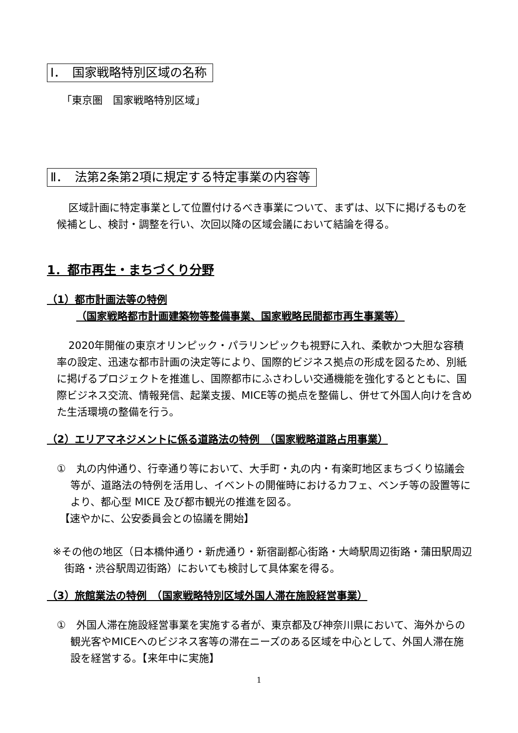Ⅰ．　国家戦略特別区域の名称
「東京圏　国家戦略特別区域」
Ⅱ．　法第2条第2項に規定する特定事業の内容等
区域計画に特定事業として位置付けるべき事業について、まずは、以下に掲げるものを候補とし、検討・調整を行い、次回以降の区域会議において結論を得る。
1．都市再生・まちづくり分野
（1）都市計画法等の特例
（国家戦略都市計画建築物等整備事業、国家戦略民間都市再生事業等）
2020年開催の東京オリンピック・パラリンピックも視野に入れ、柔軟かつ大胆な容積率の設定、迅速な都市計画の決定等により、国際的ビジネス拠点の形成を図るため、別紙に掲げるプロジェクトを推進し、国際都市にふさわしい交通機能を強化するとともに、国際ビジネス交流、情報発信、起業支援、MICE等の拠点を整備し、併せて外国人向けを含めた生活環境の整備を行う。
（2）エリアマネジメントに係る道路法の特例　（国家戦略道路占用事業）
①　丸の内仲通り、行幸通り等において、大手町・丸の内・有楽町地区まちづくり協議会等が、道路法の特例を活用し、イベントの開催時におけるカフェ、ベンチ等の設置等により、都心型 MICE 及び都市観光の推進を図る。
【速やかに、公安委員会との協議を開始】
※その他の地区（日本橋仲通り・新虎通り・新宿副都心街路・大崎駅周辺街路・蒲田駅周辺街路・渋谷駅周辺街路）においても検討して具体案を得る。
（3）旅館業法の特例　（国家戦略特別区域外国人滞在施設経営事業）
①　外国人滞在施設経営事業を実施する者が、東京都及び神奈川県において、海外からの観光客やMICEへのビジネス客等の滞在ニーズのある区域を中心として、外国人滞在施設を経営する。【来年中に実施】
1